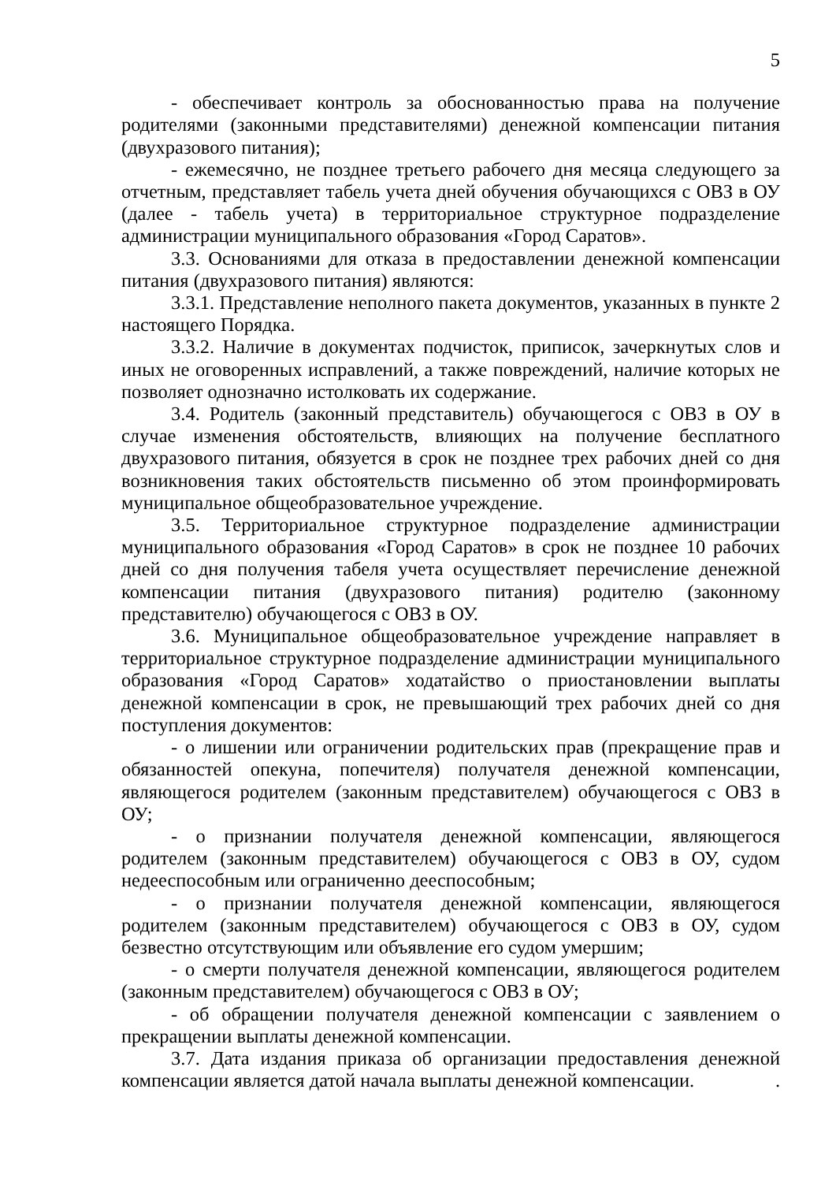5
- обеспечивает контроль за обоснованностью права на получение родителями (законными представителями) денежной компенсации питания (двухразового питания);
- ежемесячно, не позднее третьего рабочего дня месяца следующего за отчетным, представляет табель учета дней обучения обучающихся с ОВЗ в ОУ (далее - табель учета) в территориальное структурное подразделение администрации муниципального образования «Город Саратов».
3.3. Основаниями для отказа в предоставлении денежной компенсации питания (двухразового питания) являются:
3.3.1. Представление неполного пакета документов, указанных в пункте 2 настоящего Порядка.
3.3.2. Наличие в документах подчисток, приписок, зачеркнутых слов и иных не оговоренных исправлений, а также повреждений, наличие которых не позволяет однозначно истолковать их содержание.
3.4. Родитель (законный представитель) обучающегося с ОВЗ в ОУ в случае изменения обстоятельств, влияющих на получение бесплатного двухразового питания, обязуется в срок не позднее трех рабочих дней со дня возникновения таких обстоятельств письменно об этом проинформировать муниципальное общеобразовательное учреждение.
3.5. Территориальное структурное подразделение администрации муниципального образования «Город Саратов» в срок не позднее 10 рабочих дней со дня получения табеля учета осуществляет перечисление денежной компенсации питания (двухразового питания) родителю (законному представителю) обучающегося с ОВЗ в ОУ.
3.6. Муниципальное общеобразовательное учреждение направляет в территориальное структурное подразделение администрации муниципального образования «Город Саратов» ходатайство о приостановлении выплаты денежной компенсации в срок, не превышающий трех рабочих дней со дня поступления документов:
- о лишении или ограничении родительских прав (прекращение прав и обязанностей опекуна, попечителя) получателя денежной компенсации, являющегося родителем (законным представителем) обучающегося с ОВЗ в ОУ;
- о признании получателя денежной компенсации, являющегося родителем (законным представителем) обучающегося с ОВЗ в ОУ, судом недееспособным или ограниченно дееспособным;
- о признании получателя денежной компенсации, являющегося родителем (законным представителем) обучающегося с ОВЗ в ОУ, судом безвестно отсутствующим или объявление его судом умершим;
- о смерти получателя денежной компенсации, являющегося родителем (законным представителем) обучающегося с ОВЗ в ОУ;
- об обращении получателя денежной компенсации с заявлением о прекращении выплаты денежной компенсации.
3.7. Дата издания приказа об организации предоставления денежной компенсации является датой начала выплаты денежной компенсации. .